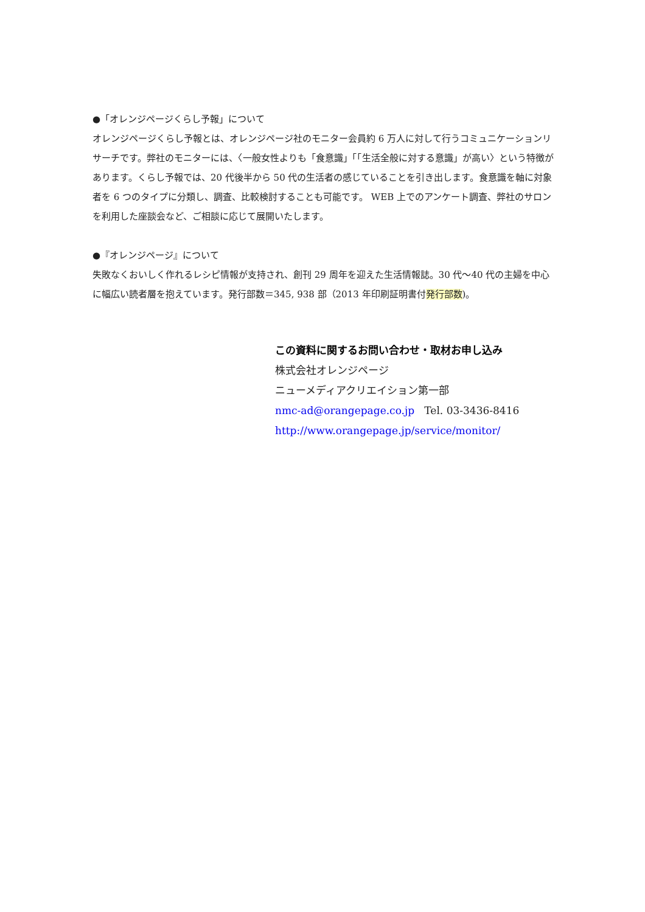●「オレンジページくらし予報」について
オレンジページくらし予報とは、オレンジページ社のモニター会員約 6 万人に対して行うコミュニケーションリサーチです。弊社のモニターには、〈一般女性よりも「食意識」「「生活全般に対する意識」が高い〉という特徴があります。くらし予報では、20 代後半から 50 代の生活者の感じていることを引き出します。食意識を軸に対象者を 6 つのタイプに分類し、調査、比較検討することも可能です。 WEB 上でのアンケート調査、弊社のサロンを利用した座談会など、ご相談に応じて展開いたします。
●『オレンジページ』について
失敗なくおいしく作れるレシピ情報が支持され、創刊 29 周年を迎えた生活情報誌。30 代～40 代の主婦を中心に幅広い読者層を抱えています。発行部数＝345, 938 部（2013 年印刷証明書付発行部数)。
この資料に関するお問い合わせ・取材お申し込み
株式会社オレンジページ
ニューメディアクリエイション第一部
nmc-ad@orangepage.co.jp Tel. 03-3436-8416
http://www.orangepage.jp/service/monitor/